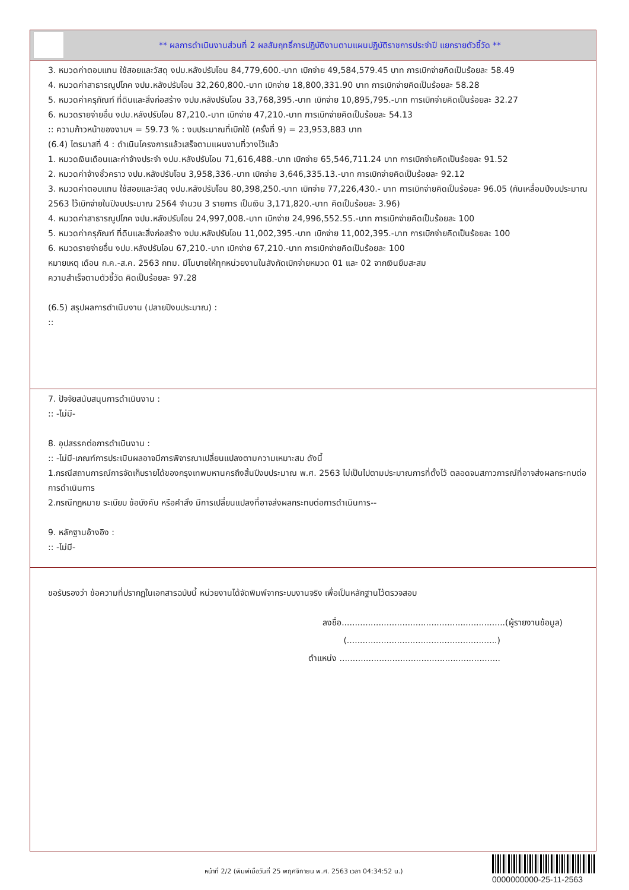** ผลการดำเนินงานส่วนที่ 2 ผลสัมฤทธิ์การปฏิบัติงานตามแผนปฏิบัติราชการประจำปี แยกรายตัวชี้วัด **
3. หมวดค่าตอบแทน ใช้สอยและวัสดุ งปม.หลังปรับโอน 84,779,600.-บาท เบิกจ่าย 49,584,579.45 บาท การเบิกจ่ายคิดเป็นร้อยละ 58.49
4. หมวดค่าสาธารณูปโภค งปม.หลังปรับโอน 32,260,800.-บาท เบิกจ่าย 18,800,331.90 บาท การเบิกจ่ายคิดเป็นร้อยละ 58.28
5. หมวดค่าครุภัณฑ์ ที่ดินและสิ่งก่อสร้าง งปม.หลังปรับโอน 33,768,395.-บาท เบิกจ่าย 10,895,795.-บาท การเบิกจ่ายคิดเป็นร้อยละ 32.27
6. หมวดรายจ่ายอื่น งปม.หลังปรับโอน 87,210.-บาท เบิกจ่าย 47,210.-บาท การเบิกจ่ายคิดเป็นร้อยละ 54.13
:: ความก้าวหน้าของงานฯ = 59.73 % : งบประมาณที่เบิกใช้ (ครั้งที่ 9) = 23,953,883 บาท
(6.4) ไตรมาสที่ 4 : ดำเนินโครงการแล้วเสร็จตามแผนงานที่วางไว้แล้ว
1. หมวดเงินเดือนและค่าจ้างประจำ งปม.หลังปรับโอน 71,616,488.-บาท เบิกจ่าย 65,546,711.24 บาท การเบิกจ่ายคิดเป็นร้อยละ 91.52
2. หมวดค่าจ้างชั่วคราว งปม.หลังปรับโอน 3,958,336.-บาท เบิกจ่าย 3,646,335.13.-บาท การเบิกจ่ายคิดเป็นร้อยละ 92.12
3. หมวดค่าตอบแทน ใช้สอยและวัสดุ งปม.หลังปรับโอน 80,398,250.-บาท เบิกจ่าย 77,226,430.- บาท การเบิกจ่ายคิดเป็นร้อยละ 96.05 (กันเหลื่อมปีงบประมาณ 2563 ไว้เบิกจ่ายในปีงบประมาณ 2564 จำนวน 3 รายการ เป็นเงิน 3,171,820.-บาท คิดเป็นร้อยละ 3.96)
4. หมวดค่าสาธารณูปโภค งปม.หลังปรับโอน 24,997,008.-บาท เบิกจ่าย 24,996,552.55.-บาท การเบิกจ่ายคิดเป็นร้อยละ 100
5. หมวดค่าครุภัณฑ์ ที่ดินและสิ่งก่อสร้าง งปม.หลังปรับโอน 11,002,395.-บาท เบิกจ่าย 11,002,395.-บาท การเบิกจ่ายคิดเป็นร้อยละ 100
6. หมวดรายจ่ายอื่น งปม.หลังปรับโอน 67,210.-บาท เบิกจ่าย 67,210.-บาท การเบิกจ่ายคิดเป็นร้อยละ 100
หมายเหตุ เดือน ก.ค.-ส.ค. 2563 กทม. มีโนบายให้ทุกหน่วยงานในสังกัดเบิกจ่ายหมวด 01 และ 02 จากเงินยืมสะสม
ความสำเร็จตามตัวชี้วัด คิดเป็นร้อยละ 97.28
(6.5) สรุปผลการดำเนินงาน (ปลายปีงบประมาณ) :
::
7. ปัจจัยสนับสนุนการดำเนินงาน :
:: -ไม่มี-
8. อุปสรรคต่อการดำเนินงาน :
:: -ไม่มี-เกณฑ์การประเมินผลอาจมีการพิจารณาเปลี่ยนแปลงตามความเหมาะสม ดังนี้
1.กรณีสถานการณ์การจัดเก็บรายได้ของกรุงเทพมหานครถึงสิ้นปีงบประมาณ พ.ศ. 2563 ไม่เป็นไปตามประมาณการที่ตั้งไว้ ตลอดจนสภาวการณ์ที่อาจส่งผลกระทบต่อการดำเนินการ
2.กรณีกฎหมาย ระเบียบ ข้อบังคับ หรือคำสั่ง มีการเปลี่ยนแปลงที่อาจส่งผลกระทบต่อการดำเนินการ--
9. หลักฐานอ้างอิง :
:: -ไม่มี-
ขอรับรองว่า ข้อความที่ปรากฏในเอกสารฉบับนี้ หน่วยงานได้จัดพิมพ์จากระบบงานจริง เพื่อเป็นหลักฐานไว้ตรวจสอบ
ลงชื่อ..............................................................(ผู้รายงานข้อมูล)
(.........................................................)
ตำแหน่ง .............................................................
หน้าที่ 2/2 (พิมพ์เมื่อวันที่ 25 พฤศจิกายน พ.ศ. 2563 เวลา 04:34:52 น.)
0000000000-25-11-2563